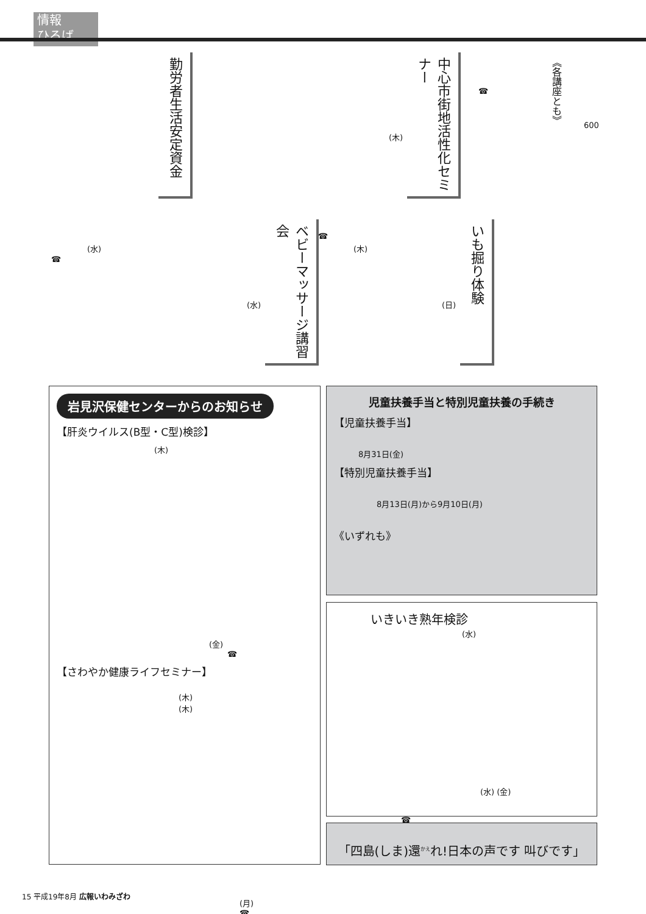情報
ひろば
勤労者生活安定資金
中心市街地活性化セミナー
☎
《各講座とも》
600
(木)
ベビーマッサージ講習会
(水)
☎
(水)
☎
(木)
いも掘り体験
(日)
岩見沢保健センターからのお知らせ
【肝炎ウイルス(B型・C型)検診】
(木)
(金)
☎
【さわやか健康ライフセミナー】
(木)
(木)
(月)
☎
児童扶養手当と特別児童扶養の手続き
【児童扶養手当】
8月31日(金)
【特別児童扶養手当】
8月13日(月)から9月10日(月)
《いずれも》
いきいき熟年検診
(水)
(水) (金)
☎
「四島(しま)還<sup>かえ</sup>れ!日本の声です 叫びです」
15 平成19年8月 広報いわみざわ